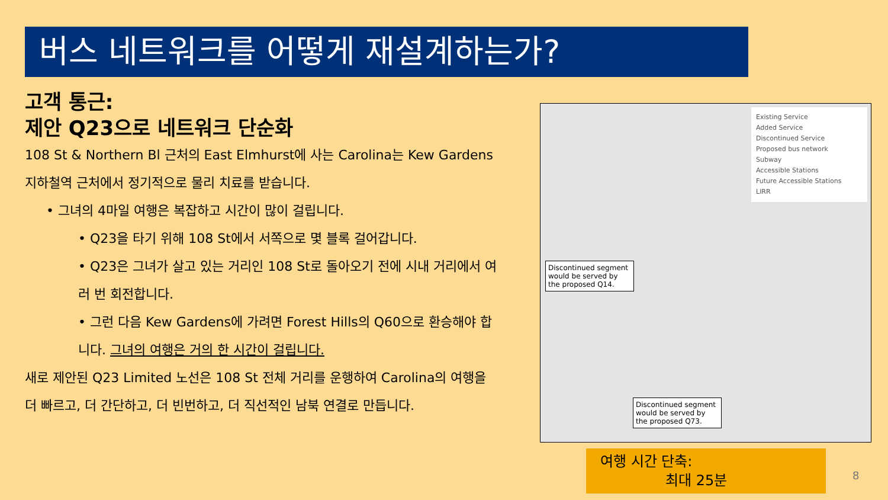버스 네트워크를 어떻게 재설계하는가?
고객 통근:
제안 Q23으로 네트워크 단순화
108 St & Northern Bl 근처의 East Elmhurst에 사는 Carolina는 Kew Gardens 지하철역 근처에서 정기적으로 물리 치료를 받습니다.
• 그녀의 4마일 여행은 복잡하고 시간이 많이 걸립니다.
• Q23을 타기 위해 108 St에서 서쪽으로 몇 블록 걸어갑니다.
• Q23은 그녀가 살고 있는 거리인 108 St로 돌아오기 전에 시내 거리에서 여러 번 회전합니다.
• 그런 다음 Kew Gardens에 가려면 Forest Hills의 Q60으로 환승해야 합니다. 그녀의 여행은 거의 한 시간이 걸립니다.
새로 제안된 Q23 Limited 노선은 108 St 전체 거리를 운행하여 Carolina의 여행을 더 빠르고, 더 간단하고, 더 빈번하고, 더 직선적인 남북 연결로 만듭니다.
Existing Service
Added Service
Discontinued Service
Proposed bus network
Subway
Accessible Stations
Future Accessible Stations
LIRR
Discontinued segment would be served by the proposed Q14.
Discontinued segment would be served by the proposed Q73.
여행 시간 단축:
최대 25분
8